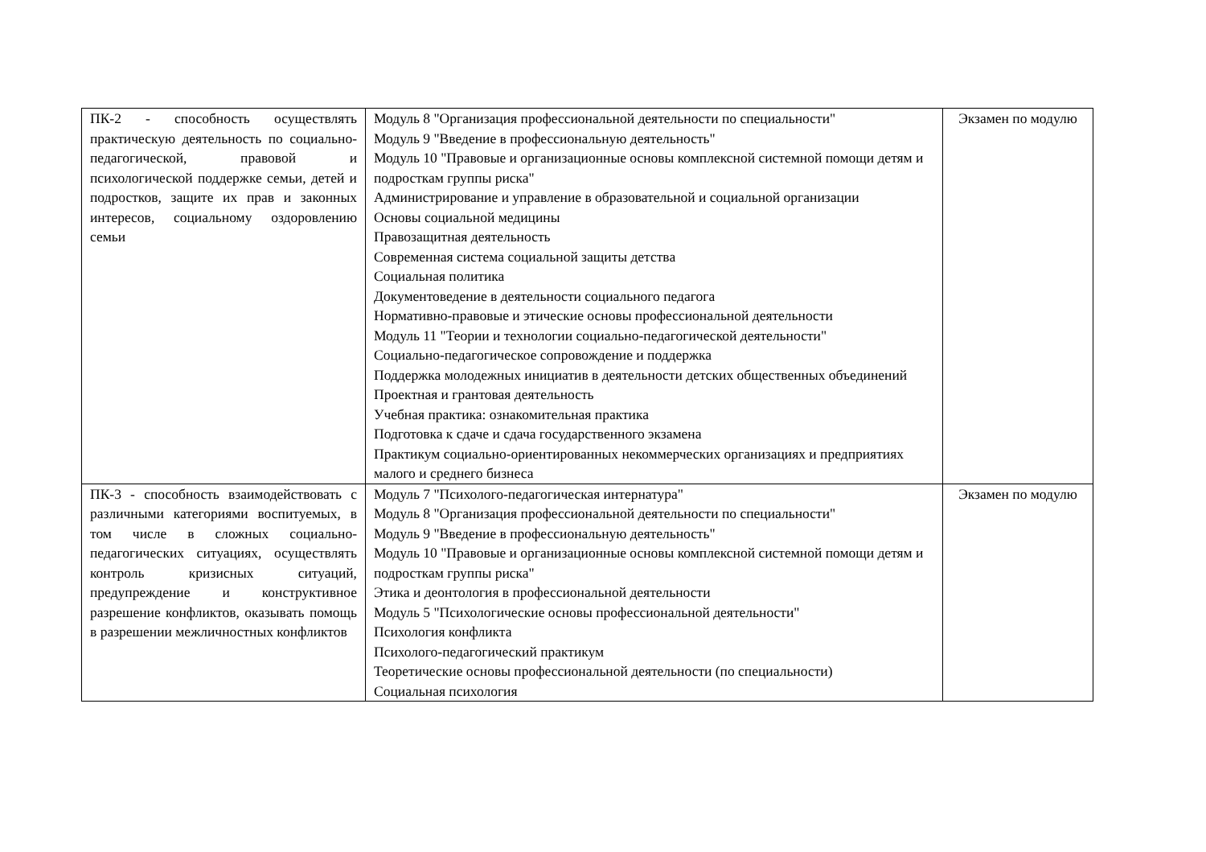| ПК-2 - способность осуществлять практическую деятельность по социально-педагогической, правовой и психологической поддержке семьи, детей и подростков, защите их прав и законных интересов, социальному оздоровлению семьи | Модуль 8 "Организация профессиональной деятельности по специальности" Модуль 9 "Введение в профессиональную деятельность" Модуль 10 "Правовые и организационные основы комплексной системной помощи детям и подросткам группы риска" Администрирование и управление в образовательной и социальной организации Основы социальной медицины Правозащитная деятельность Современная система социальной защиты детства Социальная политика Документоведение в деятельности социального педагога Нормативно-правовые и этические основы профессиональной деятельности Модуль 11 "Теории и технологии социально-педагогической деятельности" Социально-педагогическое сопровождение и поддержка Поддержка молодежных инициатив в деятельности детских общественных объединений Проектная и грантовая деятельность Учебная практика: ознакомительная практика Подготовка к сдаче и сдача государственного экзамена Практикум социально-ориентированных некоммерческих организациях и предприятиях малого и среднего бизнеса | Экзамен по модулю |
| ПК-3 - способность взаимодействовать с различными категориями воспитуемых, в том числе в сложных социально-педагогических ситуациях, осуществлять контроль кризисных ситуаций, предупреждение и конструктивное разрешение конфликтов, оказывать помощь в разрешении межличностных конфликтов | Модуль 7 "Психолого-педагогическая интернатура" Модуль 8 "Организация профессиональной деятельности по специальности" Модуль 9 "Введение в профессиональную деятельность" Модуль 10 "Правовые и организационные основы комплексной системной помощи детям и подросткам группы риска" Этика и деонтология в профессиональной деятельности Модуль 5 "Психологические основы профессиональной деятельности" Психология конфликта Психолого-педагогический практикум Теоретические основы профессиональной деятельности (по специальности) Социальная психология | Экзамен по модулю |